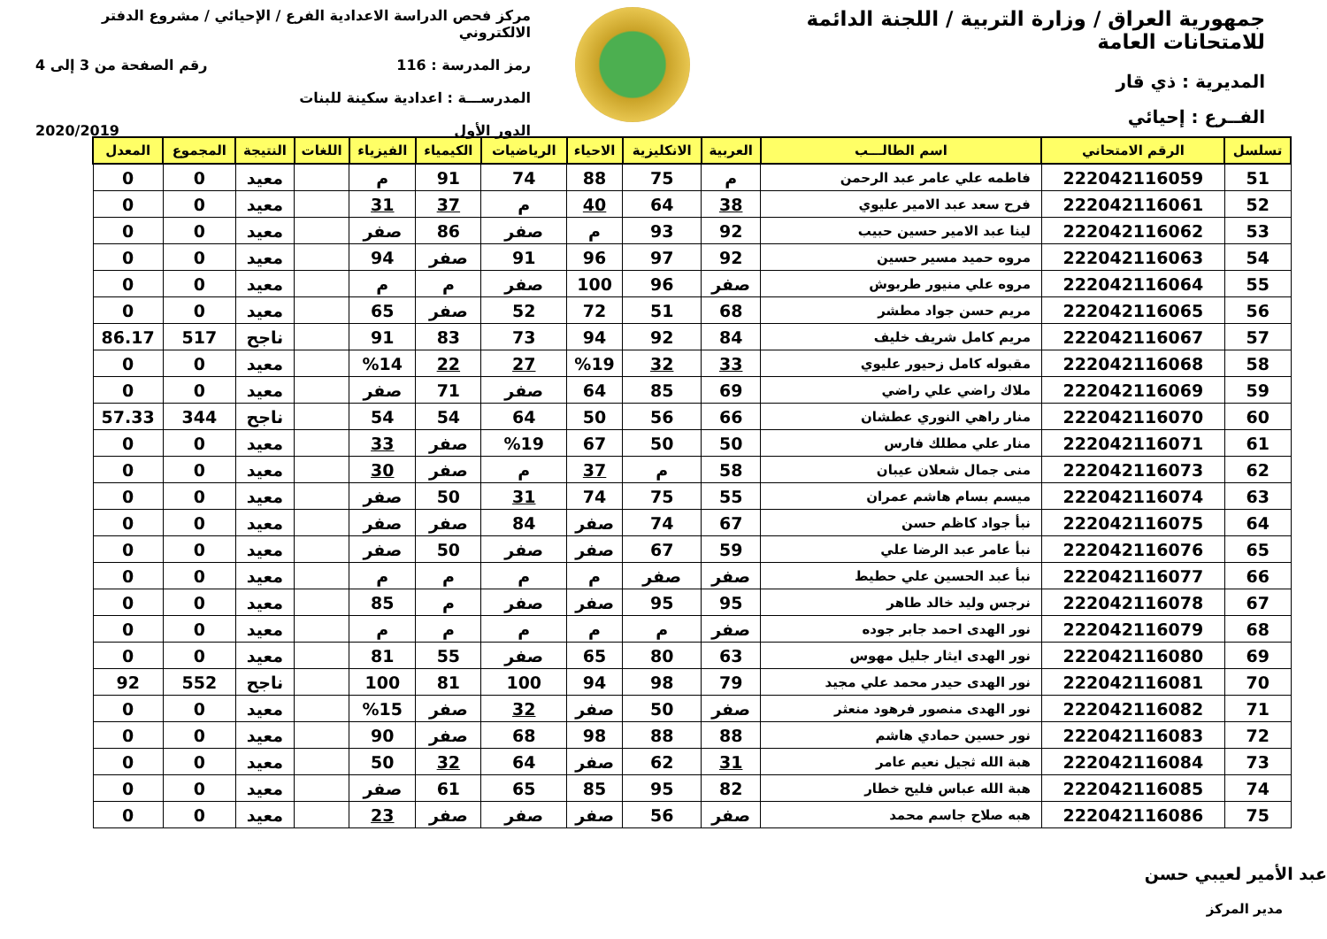جمهورية العراق / وزارة التربية / اللجنة الدائمة للامتحانات العامة
المديرية : ذي قار
الفــرع : إحيائي
مركز فحص الدراسة الاعدادية الفرع / الإحيائي / مشروع الدفتر الالكتروني
رمز المدرسة : 116 رقم الصفحة من 3 إلى 4
المدرســـة : اعدادية سكينة للبنات
الدور الأول 2020/2019
| تسلسل | الرقم الامتحاني | اسم الطالـــب | العربية | الانكليزية | الاحياء | الرياضيات | الكيمياء | الفيزياء | اللغات | النتيجة | المجموع | المعدل |
| --- | --- | --- | --- | --- | --- | --- | --- | --- | --- | --- | --- | --- |
| 51 | 222042116059 | فاطمه علي عامر عبد الرحمن | م | 75 | 88 | 74 | 91 | م | | معيد | 0 | 0 |
| 52 | 222042116061 | فرح سعد عبد الامير عليوي | 38 | 64 | 40 | م | 37 | 31 | | معيد | 0 | 0 |
| 53 | 222042116062 | لينا عبد الامير حسين حبيب | 92 | 93 | م | صفر | 86 | صفر | | معيد | 0 | 0 |
| 54 | 222042116063 | مروه حميد مسير حسين | 92 | 97 | 96 | 91 | صفر | 94 | | معيد | 0 | 0 |
| 55 | 222042116064 | مروه علي منيور طربوش | صفر | 96 | 100 | صفر | م | م | | معيد | 0 | 0 |
| 56 | 222042116065 | مريم حسن جواد مطشر | 68 | 51 | 72 | 52 | صفر | 65 | | معيد | 0 | 0 |
| 57 | 222042116067 | مريم كامل شريف خليف | 84 | 92 | 94 | 73 | 83 | 91 | | ناجح | 517 | 86.17 |
| 58 | 222042116068 | مقبوله كامل زحيور عليوي | 33 | 32 | %19 | 27 | 22 | %14 | | معيد | 0 | 0 |
| 59 | 222042116069 | ملاك راضي علي راضي | 69 | 85 | 64 | صفر | 71 | صفر | | معيد | 0 | 0 |
| 60 | 222042116070 | منار راهي النوري عطشان | 66 | 56 | 50 | 64 | 54 | 54 | | ناجح | 344 | 57.33 |
| 61 | 222042116071 | منار علي مطلك فارس | 50 | 50 | 67 | %19 | صفر | 33 | | معيد | 0 | 0 |
| 62 | 222042116073 | منى جمال شعلان عيبان | 58 | م | 37 | م | صفر | 30 | | معيد | 0 | 0 |
| 63 | 222042116074 | ميسم بسام هاشم عمران | 55 | 75 | 74 | 31 | 50 | صفر | | معيد | 0 | 0 |
| 64 | 222042116075 | نبأ جواد كاظم حسن | 67 | 74 | صفر | 84 | صفر | صفر | | معيد | 0 | 0 |
| 65 | 222042116076 | نبأ عامر عبد الرضا علي | 59 | 67 | صفر | صفر | 50 | صفر | | معيد | 0 | 0 |
| 66 | 222042116077 | نبأ عبد الحسين علي حطيط | صفر | صفر | م | م | م | م | | معيد | 0 | 0 |
| 67 | 222042116078 | نرجس وليد خالد طاهر | 95 | 95 | صفر | صفر | م | 85 | | معيد | 0 | 0 |
| 68 | 222042116079 | نور الهدى احمد جابر جوده | صفر | م | م | م | م | م | | معيد | 0 | 0 |
| 69 | 222042116080 | نور الهدى ايثار جليل مهوس | 63 | 80 | 65 | صفر | 55 | 81 | | معيد | 0 | 0 |
| 70 | 222042116081 | نور الهدى حيدر محمد علي مجيد | 79 | 98 | 94 | 100 | 81 | 100 | | ناجح | 552 | 92 |
| 71 | 222042116082 | نور الهدى منصور فرهود منعثر | صفر | 50 | صفر | 32 | صفر | %15 | | معيد | 0 | 0 |
| 72 | 222042116083 | نور حسين حمادي هاشم | 88 | 88 | 98 | 68 | صفر | 90 | | معيد | 0 | 0 |
| 73 | 222042116084 | هبة الله ثجيل نعيم عامر | 31 | 62 | صفر | 64 | 32 | 50 | | معيد | 0 | 0 |
| 74 | 222042116085 | هبة الله عباس فليح خطار | 82 | 95 | 85 | 65 | 61 | صفر | | معيد | 0 | 0 |
| 75 | 222042116086 | هبه صلاح جاسم محمد | صفر | 56 | صفر | صفر | صفر | 23 | | معيد | 0 | 0 |
عبد الأمير لعيبي حسن
مدير المركز